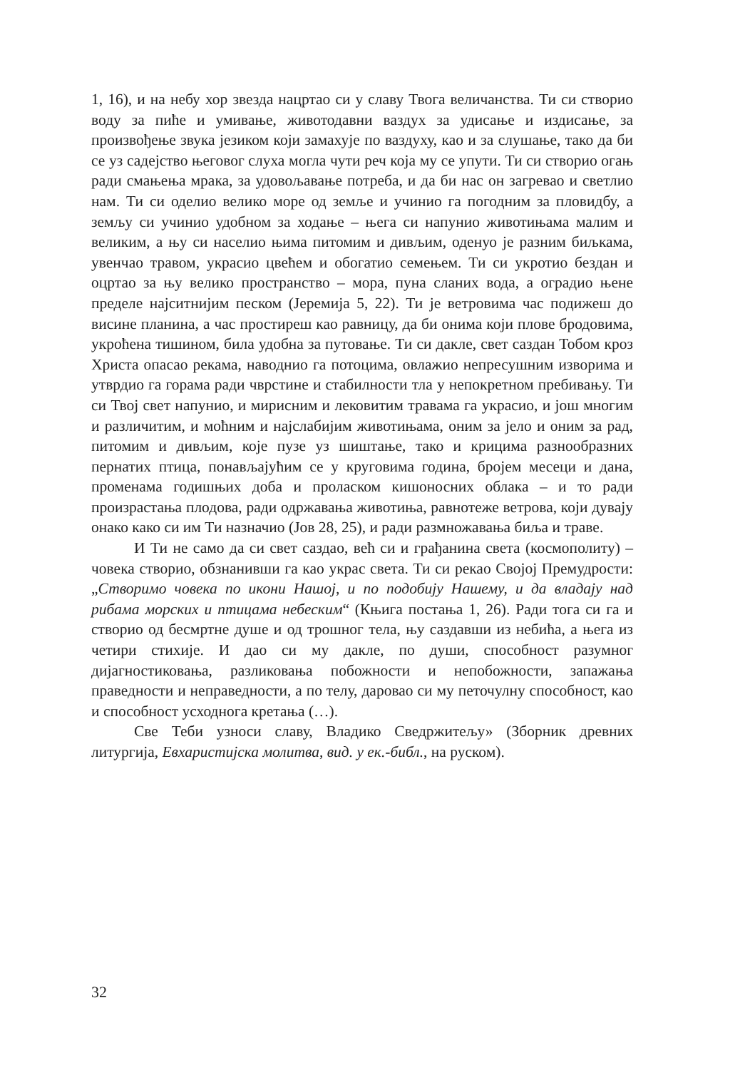1, 16), и на небу хор звезда нацртао си у славу Твога величанства. Ти си створио воду за пиће и умивање, животодавни ваздух за удисање и издисање, за произвођење звука језиком који замахује по ваздуху, као и за слушање, тако да би се уз садејство његовог слуха могла чути реч која му се упути. Ти си створио огањ ради смањења мрака, за удовољавање потреба, и да би нас он загревао и светлио нам. Ти си оделио велико море од земље и учинио га погодним за пловидбу, а земљу си учинио удобном за ходање – њега си напунио животињама малим и великим, а њу си населио њима питомим и дивљим, оденуо је разним биљкама, увенчао травом, украсио цвећем и обогатио семењем. Ти си укротио бездан и оцртао за њу велико пространство – мора, пуна сланих вода, а оградио њене пределе најситнијим песком (Јеремија 5, 22). Ти је ветровима час подижеш до висине планина, а час простиреш као равницу, да би онима који плове бродовима, укроћена тишином, била удобна за путовање. Ти си дакле, свет саздан Тобом кроз Христа опасао рекама, наводнио га потоцима, овлажио непресушним изворима и утврдио га горама ради чврстине и стабилности тла у непокретном пребивању. Ти си Твој свет напунио, и мирисним и лековитим травама га украсио, и још многим и различитим, и моћним и најслабијим животињама, оним за јело и оним за рад, питомим и дивљим, које пузе уз шиштање, тако и крицима разнообразних пернатих птица, понављајућим се у круговима година, бројем месеци и дана, променама годишњих доба и проласком кишоносних облака – и то ради произрастања плодова, ради одржавања животиња, равнотеже ветрова, који дувају онако како си им Ти назначио (Јов 28, 25), и ради размножавања биља и траве.
И Ти не само да си свет саздао, већ си и грађанина света (космополиту) – човека створио, обзнанивши га као украс света. Ти си рекао Својој Премудрости: „Створимо човека по икони Нашој, и по подобију Нашему, и да владају над рибама морских и птицама небеским“ (Књига постања 1, 26). Ради тога си га и створио од бесмртне душе и од трошног тела, њу саздавши из небића, а њега из четири стихије. И дао си му дакле, по души, способност разумног дијагностиковања, разликовања побожности и непобожности, запажања праведности и неправедности, а по телу, даровао си му петочулну способност, као и способност усходнога кретања (…).
Све Теби узноси славу, Владико Сведржитељу» (Зборник древних литургија, Евхаристијска молитва, вид. у ек.-библ., на руском).
32